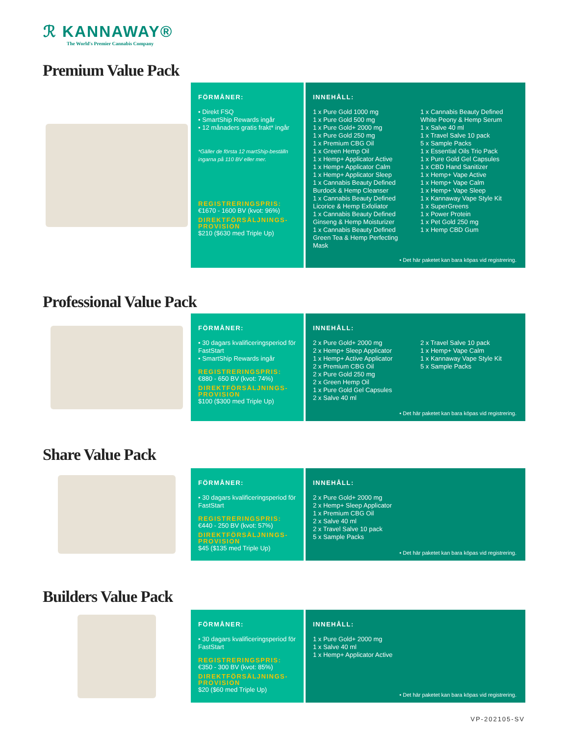ℛ KANNAWAY®
The World's Premier Cannabis Company
Premium Value Pack
FÖRMÅNER:
• Direkt FSQ
• SmartShip Rewards ingår
• 12 månaders gratis frakt* ingår
*Gäller de första 12 martShip-beställn ingarna på 110 BV eller mer.
REGISTRERINGSPRIS:
€1670 - 1600 BV (kvot: 96%)
DIREKTFÖRSÄLJNINGS-PROVISION
$210 ($630 med Triple Up)
INNEHÅLL:
1 x Pure Gold 1000 mg
1 x Pure Gold 500 mg
1 x Pure Gold+ 2000 mg
1 x Pure Gold 250 mg
1 x Premium CBG Oil
1 x Green Hemp Oil
1 x Hemp+ Applicator Active
1 x Hemp+ Applicator Calm
1 x Hemp+ Applicator Sleep
1 x Cannabis Beauty Defined Burdock & Hemp Cleanser
1 x Cannabis Beauty Defined Licorice & Hemp Exfoliator
1 x Cannabis Beauty Defined Ginseng & Hemp Moisturizer
1 x Cannabis Beauty Defined Green Tea & Hemp Perfecting Mask
1 x Cannabis Beauty Defined White Peony & Hemp Serum
1 x Salve 40 ml
1 x Travel Salve 10 pack
5 x Sample Packs
1 x Essential Oils Trio Pack
1 x Pure Gold Gel Capsules
1 x CBD Hand Sanitizer
1 x Hemp+ Vape Active
1 x Hemp+ Vape Calm
1 x Hemp+ Vape Sleep
1 x Kannaway Vape Style Kit
1 x SuperGreens
1 x Power Protein
1 x Pet Gold 250 mg
1 x Hemp CBD Gum
• Det här paketet kan bara köpas vid registrering.
Professional Value Pack
FÖRMÅNER:
• 30 dagars kvalificeringsperiod för FastStart
• SmartShip Rewards ingår
REGISTRERINGSPRIS:
€880 - 650 BV (kvot: 74%)
DIREKTFÖRSÄLJNINGS-PROVISION
$100 ($300 med Triple Up)
INNEHÅLL:
2 x Pure Gold+ 2000 mg
2 x Hemp+ Sleep Applicator
1 x Hemp+ Active Applicator
2 x Premium CBG Oil
2 x Pure Gold 250 mg
2 x Green Hemp Oil
1 x Pure Gold Gel Capsules
2 x Salve 40 ml
2 x Travel Salve 10 pack
1 x Hemp+ Vape Calm
1 x Kannaway Vape Style Kit
5 x Sample Packs
• Det här paketet kan bara köpas vid registrering.
Share Value Pack
FÖRMÅNER:
• 30 dagars kvalificeringsperiod för FastStart
REGISTRERINGSPRIS:
€440 - 250 BV (kvot: 57%)
DIREKTFÖRSÄLJNINGS-PROVISION
$45 ($135 med Triple Up)
INNEHÅLL:
2 x Pure Gold+ 2000 mg
2 x Hemp+ Sleep Applicator
1 x Premium CBG Oil
2 x Salve 40 ml
2 x Travel Salve 10 pack
5 x Sample Packs
• Det här paketet kan bara köpas vid registrering.
Builders Value Pack
FÖRMÅNER:
• 30 dagars kvalificeringsperiod för FastStart
REGISTRERINGSPRIS:
€350 - 300 BV (kvot: 85%)
DIREKTFÖRSÄLJNINGS-PROVISION
$20 ($60 med Triple Up)
INNEHÅLL:
1 x Pure Gold+ 2000 mg
1 x Salve 40 ml
1 x Hemp+ Applicator Active
• Det här paketet kan bara köpas vid registrering.
VP-202105-SV